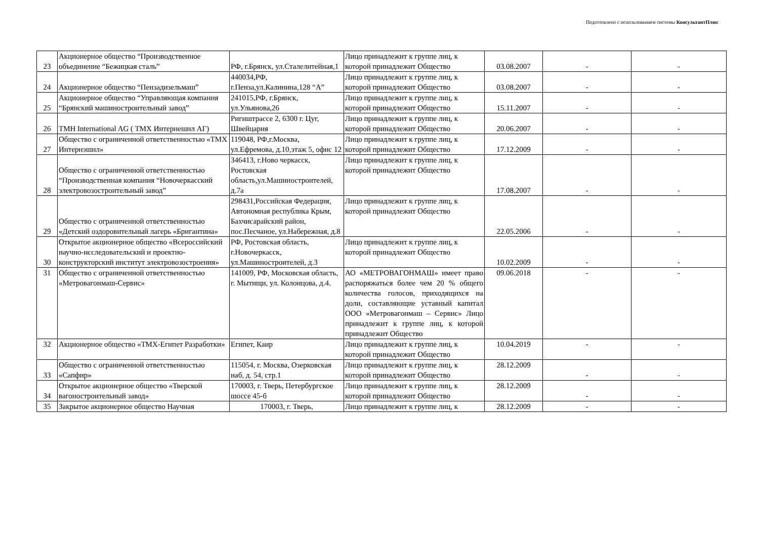Подготовлено с использованием системы КонсультантПлюс
| 23 | Акционерное общество “Производственное объединение “Бежицкая сталь” | РФ, г.Брянск, ул.Сталелитейная,1 | Лицо принадлежит к группе лиц, к которой принадлежит Общество | 03.08.2007 | - | - |
| 24 | Акционерное общество “Пензадизельмаш” | 440034,РФ, г.Пенза,ул.Калинина,128 “А” | Лицо принадлежит к группе лиц, к которой принадлежит Общество | 03.08.2007 | - | - |
| 25 | Акционерное общество “Управляющая компания “Брянский машиностроительный завод” | 241015,РФ, г.Брянск, ул.Ульянова,26 | Лицо принадлежит к группе лиц, к которой принадлежит Общество | 15.11.2007 | - | - |
| 26 | TMH International AG ( ТМХ Интернешнл АГ) | Ригиштрассе 2, 6300 г. Цуг, Швейцария | Лицо принадлежит к группе лиц, к которой принадлежит Общество | 20.06.2007 | - | - |
| 27 | Общество с ограниченной ответственностью «ТМХ Интернэшнл» | 119048, РФ,г.Москва, ул.Ефремова, д.10,этаж 5, офис 12 | Лицо принадлежит к группе лиц, к которой принадлежит Общество | 17.12.2009 | - | - |
| 28 | Общество с ограниченной ответственностью “Производственная компания “Новочеркасский электровозостроительный завод” | 346413, г.Ново черкасск, Ростовская область,ул.Машиностроителей, д.7а | Лицо принадлежит к группе лиц, к которой принадлежит Общество | 17.08.2007 | - | - |
| 29 | Общество с ограниченной ответственностью «Детский оздоровительный лагерь «Бригантина» | 298431,Российская Федерация, Автономная республика Крым, Бахчисарайский район, пос.Песчаное, ул.Набережная, д.8 | Лицо принадлежит к группе лиц, к которой принадлежит Общество | 22.05.2006 | - | - |
| 30 | Открытое акционерное общество «Всероссийский научно-исследовательский и проектно-конструкторский институт электровозостроения» | РФ, Ростовская область, г.Новочеркасск, ул.Машиностроителей, д.3 | Лицо принадлежит к группе лиц, к которой принадлежит Общество | 10.02.2009 | - | - |
| 31 | Общество с ограниченной ответственностью «Метровагонмаш-Сервис» | 141009, РФ, Московская область, г. Мытищи, ул. Колонцова, д.4. | АО «МЕТРОВАГОНМАШ» имеет право распоряжаться более чем 20 % общего количества голосов, приходящихся на доли, составляющие уставный капитал ООО «Метровагонмаш – Сервис» Лицо принадлежит к группе лиц, к которой принадлежит Общество | 09.06.2018 | - | - |
| 32 | Акционерное общество «ТМХ-Египет Разработки» | Египет, Каир | Лицо принадлежит к группе лиц, к которой принадлежит Общество | 10.04.2019 | - | - |
| 33 | Общество с ограниченной ответственностью «Сапфир» | 115054, г. Москва, Озерковская наб, д. 54, стр.1 | Лицо принадлежит к группе лиц, к которой принадлежит Общество | 28.12.2009 | - | - |
| 34 | Открытое акционерное общество «Тверской вагоностроительный завод» | 170003, г. Тверь, Петербургское шоссе 45-б | Лицо принадлежит к группе лиц, к которой принадлежит Общество | 28.12.2009 | - | - |
| 35 | Закрытое акционерное общество Научная | 170003, г. Тверь, | Лицо принадлежит к группе лиц, к | 28.12.2009 | - | - |